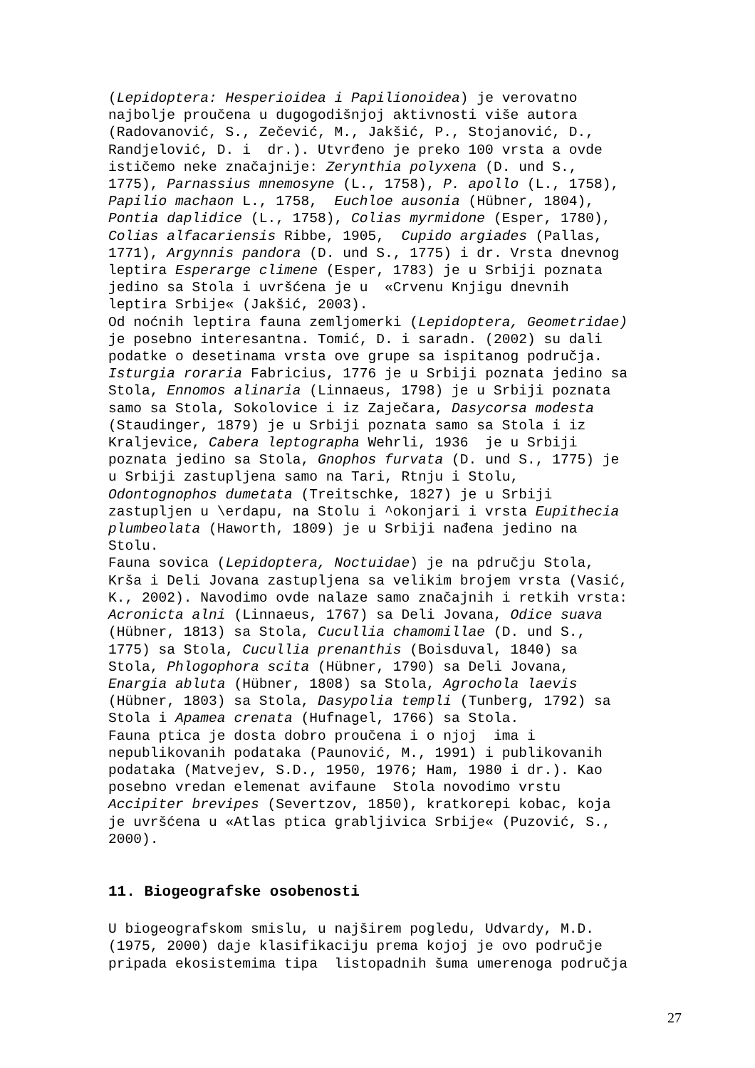(Lepidoptera: Hesperioidea i Papilionoidea) je verovatno najbolje proučena u dugogodišnjoj aktivnosti više autora (Radovanović, S., Zečević, M., Jakšić, P., Stojanović, D., Randjelović, D. i dr.). Utvrđeno je preko 100 vrsta a ovde ističemo neke značajnije: Zerynthia polyxena (D. und S., 1775), Parnassius mnemosyne (L., 1758), P. apollo (L., 1758), Papilio machaon L., 1758, Euchloe ausonia (Hübner, 1804), Pontia daplidice (L., 1758), Colias myrmidone (Esper, 1780), Colias alfacariensis Ribbe, 1905, Cupido argiades (Pallas, 1771), Argynnis pandora (D. und S., 1775) i dr. Vrsta dnevnog leptira Esperarge climene (Esper, 1783) je u Srbiji poznata jedino sa Stola i uvršćena je u «Crvenu Knjigu dnevnih leptira Srbije« (Jakšić, 2003). Od noćnih leptira fauna zemljomerki (Lepidoptera, Geometridae) je posebno interesantna. Tomić, D. i saradn. (2002) su dali podatke o desetinama vrsta ove grupe sa ispitanog područja. Isturgia roraria Fabricius, 1776 je u Srbiji poznata jedino sa Stola, Ennomos alinaria (Linnaeus, 1798) je u Srbiji poznata samo sa Stola, Sokolovice i iz Zaječara, Dasycorsa modesta (Staudinger, 1879) je u Srbiji poznata samo sa Stola i iz Kraljevice, Cabera leptographa Wehrli, 1936 je u Srbiji poznata jedino sa Stola, Gnophos furvata (D. und S., 1775) je u Srbiji zastupljena samo na Tari, Rtnju i Stolu, Odontognophos dumetata (Treitschke, 1827) je u Srbiji zastupljen u \erdapu, na Stolu i ^okonjari i vrsta Eupithecia plumbeolata (Haworth, 1809) je u Srbiji nađena jedino na Stolu. Fauna sovica (Lepidoptera, Noctuidae) je na pdručju Stola, Krša i Deli Jovana zastupljena sa velikim brojem vrsta (Vasić, K., 2002). Navodimo ovde nalaze samo značajnih i retkih vrsta: Acronicta alni (Linnaeus, 1767) sa Deli Jovana, Odice suava (Hübner, 1813) sa Stola, Cucullia chamomillae (D. und S., 1775) sa Stola, Cucullia prenanthis (Boisduval, 1840) sa Stola, Phlogophora scita (Hübner, 1790) sa Deli Jovana, Enargia abluta (Hübner, 1808) sa Stola, Agrochola laevis (Hübner, 1803) sa Stola, Dasypolia templi (Tunberg, 1792) sa Stola i Apamea crenata (Hufnagel, 1766) sa Stola. Fauna ptica je dosta dobro proučena i o njoj ima i nepublikovanih podataka (Paunović, M., 1991) i publikovanih podataka (Matvejev, S.D., 1950, 1976; Ham, 1980 i dr.). Kao posebno vredan elemenat avifaune Stola novodimo vrstu Accipiter brevipes (Severtzov, 1850), kratkorepi kobac, koja je uvršćena u «Atlas ptica grabljivica Srbije« (Puzović, S., 2000).
11. Biogeografske osobenosti
U biogeografskom smislu, u najširem pogledu, Udvardy, M.D. (1975, 2000) daje klasifikaciju prema kojoj je ovo područje pripada ekosistemima tipa listopadnih šuma umerenoga područja
27